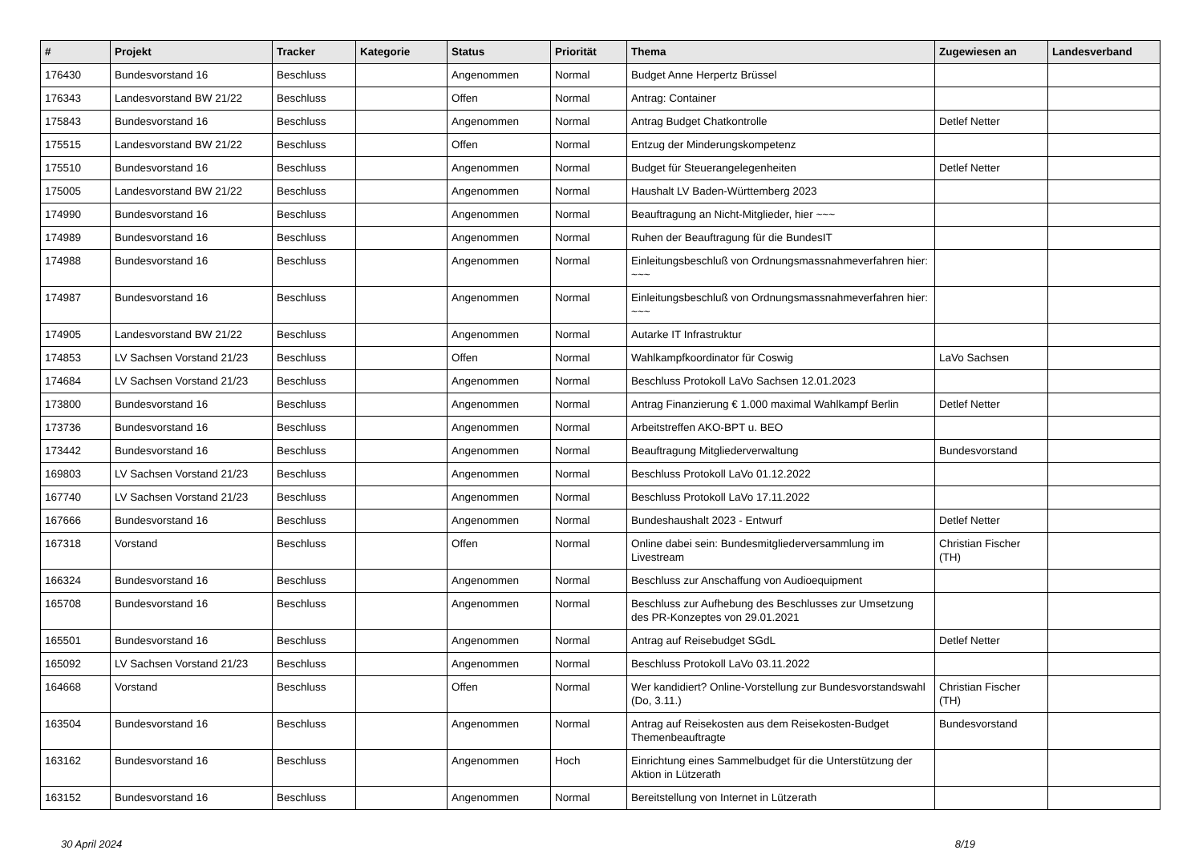| # | Projekt | Tracker | Kategorie | Status | Priorität | Thema | Zugewiesen an | Landesverband |
| --- | --- | --- | --- | --- | --- | --- | --- | --- |
| 176430 | Bundesvorstand 16 | Beschluss | | Angenommen | Normal | Budget Anne Herpertz Brüssel | | |
| 176343 | Landesvorstand BW 21/22 | Beschluss | | Offen | Normal | Antrag: Container | | |
| 175843 | Bundesvorstand 16 | Beschluss | | Angenommen | Normal | Antrag Budget Chatkontrolle | Detlef Netter | |
| 175515 | Landesvorstand BW 21/22 | Beschluss | | Offen | Normal | Entzug der Minderungskompetenz | | |
| 175510 | Bundesvorstand 16 | Beschluss | | Angenommen | Normal | Budget für Steuerangelegenheiten | Detlef Netter | |
| 175005 | Landesvorstand BW 21/22 | Beschluss | | Angenommen | Normal | Haushalt LV Baden-Württemberg 2023 | | |
| 174990 | Bundesvorstand 16 | Beschluss | | Angenommen | Normal | Beauftragung an Nicht-Mitglieder, hier ~~~ | | |
| 174989 | Bundesvorstand 16 | Beschluss | | Angenommen | Normal | Ruhen der Beauftragung für die BundesIT | | |
| 174988 | Bundesvorstand 16 | Beschluss | | Angenommen | Normal | Einleitungsbeschluß von Ordnungsmassnahmeverfahren hier: ~~~ | | |
| 174987 | Bundesvorstand 16 | Beschluss | | Angenommen | Normal | Einleitungsbeschluß von Ordnungsmassnahmeverfahren hier: ~~~ | | |
| 174905 | Landesvorstand BW 21/22 | Beschluss | | Angenommen | Normal | Autarke IT Infrastruktur | | |
| 174853 | LV Sachsen Vorstand 21/23 | Beschluss | | Offen | Normal | Wahlkampfkoordinator für Coswig | LaVo Sachsen | |
| 174684 | LV Sachsen Vorstand 21/23 | Beschluss | | Angenommen | Normal | Beschluss Protokoll LaVo Sachsen 12.01.2023 | | |
| 173800 | Bundesvorstand 16 | Beschluss | | Angenommen | Normal | Antrag Finanzierung € 1.000 maximal Wahlkampf Berlin | Detlef Netter | |
| 173736 | Bundesvorstand 16 | Beschluss | | Angenommen | Normal | Arbeitstreffen AKO-BPT u. BEO | | |
| 173442 | Bundesvorstand 16 | Beschluss | | Angenommen | Normal | Beauftragung Mitgliederverwaltung | Bundesvorstand | |
| 169803 | LV Sachsen Vorstand 21/23 | Beschluss | | Angenommen | Normal | Beschluss Protokoll LaVo 01.12.2022 | | |
| 167740 | LV Sachsen Vorstand 21/23 | Beschluss | | Angenommen | Normal | Beschluss Protokoll LaVo 17.11.2022 | | |
| 167666 | Bundesvorstand 16 | Beschluss | | Angenommen | Normal | Bundeshaushalt 2023 - Entwurf | Detlef Netter | |
| 167318 | Vorstand | Beschluss | | Offen | Normal | Online dabei sein: Bundesmitgliederversammlung im Livestream | Christian Fischer (TH) | |
| 166324 | Bundesvorstand 16 | Beschluss | | Angenommen | Normal | Beschluss zur Anschaffung von Audioequipment | | |
| 165708 | Bundesvorstand 16 | Beschluss | | Angenommen | Normal | Beschluss zur Aufhebung des Beschlusses zur Umsetzung des PR-Konzeptes von 29.01.2021 | | |
| 165501 | Bundesvorstand 16 | Beschluss | | Angenommen | Normal | Antrag auf Reisebudget SGdL | Detlef Netter | |
| 165092 | LV Sachsen Vorstand 21/23 | Beschluss | | Angenommen | Normal | Beschluss Protokoll LaVo 03.11.2022 | | |
| 164668 | Vorstand | Beschluss | | Offen | Normal | Wer kandidiert? Online-Vorstellung zur Bundesvorstandswahl (Do, 3.11.) | Christian Fischer (TH) | |
| 163504 | Bundesvorstand 16 | Beschluss | | Angenommen | Normal | Antrag auf Reisekosten aus dem Reisekosten-Budget Themenbeauftragte | Bundesvorstand | |
| 163162 | Bundesvorstand 16 | Beschluss | | Angenommen | Hoch | Einrichtung eines Sammelbudget für die Unterstützung der Aktion in Lützerath | | |
| 163152 | Bundesvorstand 16 | Beschluss | | Angenommen | Normal | Bereitstellung von Internet in Lützerath | | |
30 April 2024 8/19